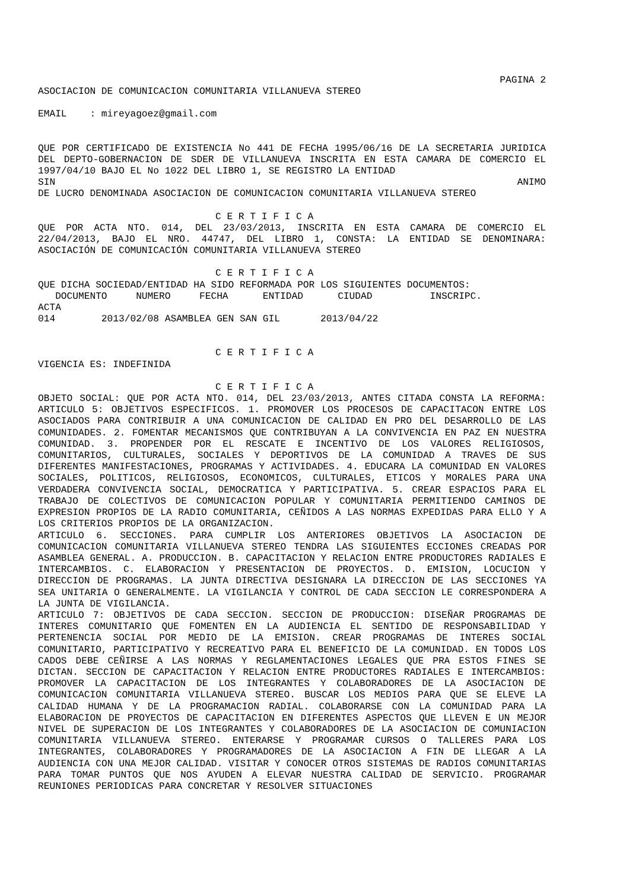PAGINA 2
ASOCIACION DE COMUNICACION COMUNITARIA VILLANUEVA STEREO
EMAIL : mireyagoez@gmail.com
QUE POR CERTIFICADO DE EXISTENCIA No 441 DE FECHA 1995/06/16 DE LA SECRETARIA JURIDICA DEL DEPTO-GOBERNACION DE SDER DE VILLANUEVA INSCRITA EN ESTA CAMARA DE COMERCIO EL 1997/04/10 BAJO EL No 1022 DEL LIBRO 1, SE REGISTRO LA ENTIDAD
SIN ANIMO
DE LUCRO DENOMINADA ASOCIACION DE COMUNICACION COMUNITARIA VILLANUEVA STEREO
C E R T I F I C A
QUE POR ACTA NTO. 014, DEL 23/03/2013, INSCRITA EN ESTA CAMARA DE COMERCIO EL 22/04/2013, BAJO EL NRO. 44747, DEL LIBRO 1, CONSTA: LA ENTIDAD SE DENOMINARA: ASOCIACIÓN DE COMUNICACIÓN COMUNITARIA VILLANUEVA STEREO
C E R T I F I C A
QUE DICHA SOCIEDAD/ENTIDAD HA SIDO REFORMADA POR LOS SIGUIENTES DOCUMENTOS:
DOCUMENTO NUMERO FECHA ENTIDAD CIUDAD INSCRIPC.
ACTA
014 2013/02/08 ASAMBLEA GEN SAN GIL 2013/04/22
C E R T I F I C A
VIGENCIA ES: INDEFINIDA
C E R T I F I C A
OBJETO SOCIAL: QUE POR ACTA NTO. 014, DEL 23/03/2013, ANTES CITADA CONSTA LA REFORMA: ARTICULO 5: OBJETIVOS ESPECIFICOS. 1. PROMOVER LOS PROCESOS DE CAPACITACON ENTRE LOS ASOCIADOS PARA CONTRIBUIR A UNA COMUNICACION DE CALIDAD EN PRO DEL DESARROLLO DE LAS COMUNIDADES. 2. FOMENTAR MECANISMOS QUE CONTRIBUYAN A LA CONVIVENCIA EN PAZ EN NUESTRA COMUNIDAD. 3. PROPENDER POR EL RESCATE E INCENTIVO DE LOS VALORES RELIGIOSOS, COMUNITARIOS, CULTURALES, SOCIALES Y DEPORTIVOS DE LA COMUNIDAD A TRAVES DE SUS DIFERENTES MANIFESTACIONES, PROGRAMAS Y ACTIVIDADES. 4. EDUCARA LA COMUNIDAD EN VALORES SOCIALES, POLITICOS, RELIGIOSOS, ECONOMICOS, CULTURALES, ETICOS Y MORALES PARA UNA VERDADERA CONVIVENCIA SOCIAL, DEMOCRATICA Y PARTICIPATIVA. 5. CREAR ESPACIOS PARA EL TRABAJO DE COLECTIVOS DE COMUNICACION POPULAR Y COMUNITARIA PERMITIENDO CAMINOS DE EXPRESION PROPIOS DE LA RADIO COMUNITARIA, CEÑIDOS A LAS NORMAS EXPEDIDAS PARA ELLO Y A LOS CRITERIOS PROPIOS DE LA ORGANIZACION.
ARTICULO 6. SECCIONES. PARA CUMPLIR LOS ANTERIORES OBJETIVOS LA ASOCIACION DE COMUNICACION COMUNITARIA VILLANUEVA STEREO TENDRA LAS SIGUIENTES ECCIONES CREADAS POR ASAMBLEA GENERAL. A. PRODUCCION. B. CAPACITACION Y RELACION ENTRE PRODUCTORES RADIALES E INTERCAMBIOS. C. ELABORACION Y PRESENTACION DE PROYECTOS. D. EMISION, LOCUCION Y DIRECCION DE PROGRAMAS. LA JUNTA DIRECTIVA DESIGNARA LA DIRECCION DE LAS SECCIONES YA SEA UNITARIA O GENERALMENTE. LA VIGILANCIA Y CONTROL DE CADA SECCION LE CORRESPONDERA A LA JUNTA DE VIGILANCIA.
ARTICULO 7: OBJETIVOS DE CADA SECCION. SECCION DE PRODUCCION: DISEÑAR PROGRAMAS DE INTERES COMUNITARIO QUE FOMENTEN EN LA AUDIENCIA EL SENTIDO DE RESPONSABILIDAD Y PERTENENCIA SOCIAL POR MEDIO DE LA EMISION. CREAR PROGRAMAS DE INTERES SOCIAL COMUNITARIO, PARTICIPATIVO Y RECREATIVO PARA EL BENEFICIO DE LA COMUNIDAD. EN TODOS LOS CADOS DEBE CEÑIRSE A LAS NORMAS Y REGLAMENTACIONES LEGALES QUE PRA ESTOS FINES SE DICTAN. SECCION DE CAPACITACION Y RELACION ENTRE PRODUCTORES RADIALES E INTERCAMBIOS: PROMOVER LA CAPACITACION DE LOS INTEGRANTES Y COLABORADORES DE LA ASOCIACION DE COMUNICACION COMUNITARIA VILLANUEVA STEREO. BUSCAR LOS MEDIOS PARA QUE SE ELEVE LA CALIDAD HUMANA Y DE LA PROGRAMACION RADIAL. COLABORARSE CON LA COMUNIDAD PARA LA ELABORACION DE PROYECTOS DE CAPACITACION EN DIFERENTES ASPECTOS QUE LLEVEN E UN MEJOR NIVEL DE SUPERACION DE LOS INTEGRANTES Y COLABORADORES DE LA ASOCIACION DE COMUNIACION COMUNITARIA VILLANUEVA STEREO. ENTERARSE Y PROGRAMAR CURSOS O TALLERES PARA LOS INTEGRANTES, COLABORADORES Y PROGRAMADORES DE LA ASOCIACION A FIN DE LLEGAR A LA AUDIENCIA CON UNA MEJOR CALIDAD. VISITAR Y CONOCER OTROS SISTEMAS DE RADIOS COMUNITARIAS PARA TOMAR PUNTOS QUE NOS AYUDEN A ELEVAR NUESTRA CALIDAD DE SERVICIO. PROGRAMAR REUNIONES PERIODICAS PARA CONCRETAR Y RESOLVER SITUACIONES